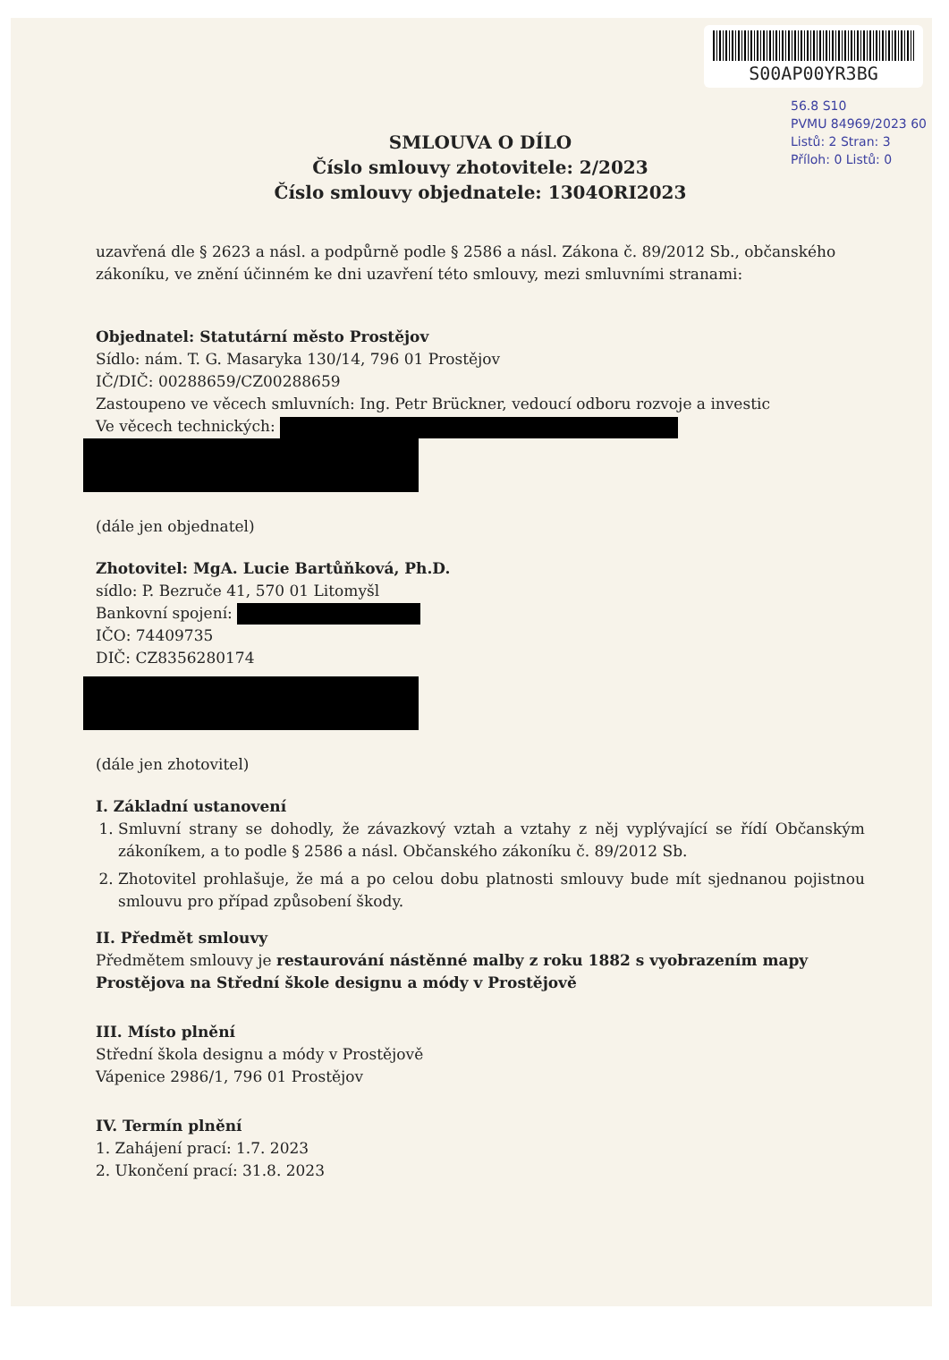S00AP00YR3BG
56.8 S10
PVMU 84969/2023 60
Listů: 2 Stran: 3
Příloh: 0 Listů: 0
SMLOUVA O DÍLO
Číslo smlouvy zhotovitele: 2/2023
Číslo smlouvy objednatele: 1304ORI2023
uzavřená dle § 2623 a násl. a podpůrně podle § 2586 a násl. Zákona č. 89/2012 Sb., občanského zákoníku, ve znění účinném ke dni uzavření této smlouvy, mezi smluvními stranami:
Objednatel: Statutární město Prostějov
Sídlo: nám. T. G. Masaryka 130/14, 796 01 Prostějov
IČ/DIČ: 00288659/CZ00288659
Zastoupeno ve věcech smluvních: Ing. Petr Brückner, vedoucí odboru rozvoje a investic
Ve věcech technických:
(dále jen objednatel)
Zhotovitel: MgA. Lucie Bartůňková, Ph.D.
sídlo: P. Bezruče 41, 570 01 Litomyšl
Bankovní spojení:
IČO: 74409735
DIČ: CZ8356280174
(dále jen zhotovitel)
I. Základní ustanovení
1. Smluvní strany se dohodly, že závazkový vztah a vztahy z něj vyplývající se řídí Občanským zákoníkem, a to podle § 2586 a násl. Občanského zákoníku č. 89/2012 Sb.
2. Zhotovitel prohlašuje, že má a po celou dobu platnosti smlouvy bude mít sjednanou pojistnou smlouvu pro případ způsobení škody.
II. Předmět smlouvy
Předmětem smlouvy je restaurování nástěnné malby z roku 1882 s vyobrazením mapy Prostějova na Střední škole designu a módy v Prostějově
III. Místo plnění
Střední škola designu a módy v Prostějově
Vápenice 2986/1, 796 01 Prostějov
IV. Termín plnění
1. Zahájení prací: 1.7. 2023
2. Ukončení prací: 31.8. 2023